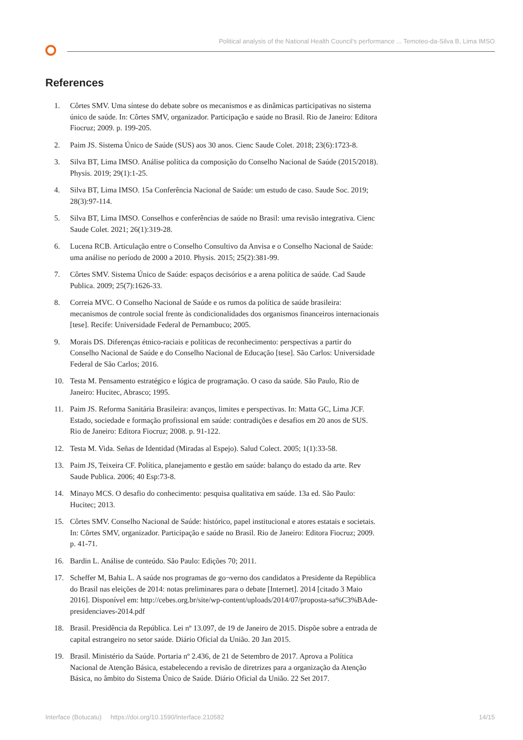Political analysis of the National Health Council's performance ... Temoteo-da-Silva B, Lima IMSO
References
1. Côrtes SMV. Uma síntese do debate sobre os mecanismos e as dinâmicas participativas no sistema único de saúde. In: Côrtes SMV, organizador. Participação e saúde no Brasil. Rio de Janeiro: Editora Fiocruz; 2009. p. 199-205.
2. Paim JS. Sistema Único de Saúde (SUS) aos 30 anos. Cienc Saude Colet. 2018; 23(6):1723-8.
3. Silva BT, Lima IMSO. Análise política da composição do Conselho Nacional de Saúde (2015/2018). Physis. 2019; 29(1):1-25.
4. Silva BT, Lima IMSO. 15a Conferência Nacional de Saúde: um estudo de caso. Saude Soc. 2019; 28(3):97-114.
5. Silva BT, Lima IMSO. Conselhos e conferências de saúde no Brasil: uma revisão integrativa. Cienc Saude Colet. 2021; 26(1):319-28.
6. Lucena RCB. Articulação entre o Conselho Consultivo da Anvisa e o Conselho Nacional de Saúde: uma análise no período de 2000 a 2010. Physis. 2015; 25(2):381-99.
7. Côrtes SMV. Sistema Único de Saúde: espaços decisórios e a arena política de saúde. Cad Saude Publica. 2009; 25(7):1626-33.
8. Correia MVC. O Conselho Nacional de Saúde e os rumos da política de saúde brasileira: mecanismos de controle social frente às condicionalidades dos organismos financeiros internacionais [tese]. Recife: Universidade Federal de Pernambuco; 2005.
9. Morais DS. Diferenças étnico-raciais e políticas de reconhecimento: perspectivas a partir do Conselho Nacional de Saúde e do Conselho Nacional de Educação [tese]. São Carlos: Universidade Federal de São Carlos; 2016.
10. Testa M. Pensamento estratégico e lógica de programação. O caso da saúde. São Paulo, Rio de Janeiro: Hucitec, Abrasco; 1995.
11. Paim JS. Reforma Sanitária Brasileira: avanços, limites e perspectivas. In: Matta GC, Lima JCF. Estado, sociedade e formação profissional em saúde: contradições e desafios em 20 anos de SUS. Rio de Janeiro: Editora Fiocruz; 2008. p. 91-122.
12. Testa M. Vida. Señas de Identidad (Miradas al Espejo). Salud Colect. 2005; 1(1):33-58.
13. Paim JS, Teixeira CF. Política, planejamento e gestão em saúde: balanço do estado da arte. Rev Saude Publica. 2006; 40 Esp:73-8.
14. Minayo MCS. O desafio do conhecimento: pesquisa qualitativa em saúde. 13a ed. São Paulo: Hucitec; 2013.
15. Côrtes SMV. Conselho Nacional de Saúde: histórico, papel institucional e atores estatais e societais. In: Côrtes SMV, organizador. Participação e saúde no Brasil. Rio de Janeiro: Editora Fiocruz; 2009. p. 41-71.
16. Bardin L. Análise de conteúdo. São Paulo: Edições 70; 2011.
17. Scheffer M, Bahia L. A saúde nos programas de go¬verno dos candidatos a Presidente da República do Brasil nas eleições de 2014: notas preliminares para o debate [Internet]. 2014 [citado 3 Maio 2016]. Disponível em: http://cebes.org.br/site/wp-content/uploads/2014/07/proposta-sa%C3%BAde-presidenciaves-2014.pdf
18. Brasil. Presidência da República. Lei nº 13.097, de 19 de Janeiro de 2015. Dispõe sobre a entrada de capital estrangeiro no setor saúde. Diário Oficial da União. 20 Jan 2015.
19. Brasil. Ministério da Saúde. Portaria nº 2.436, de 21 de Setembro de 2017. Aprova a Política Nacional de Atenção Básica, estabelecendo a revisão de diretrizes para a organização da Atenção Básica, no âmbito do Sistema Único de Saúde. Diário Oficial da União. 22 Set 2017.
Interface (Botucatu) https://doi.org/10.1590/Interface.210582 14/15